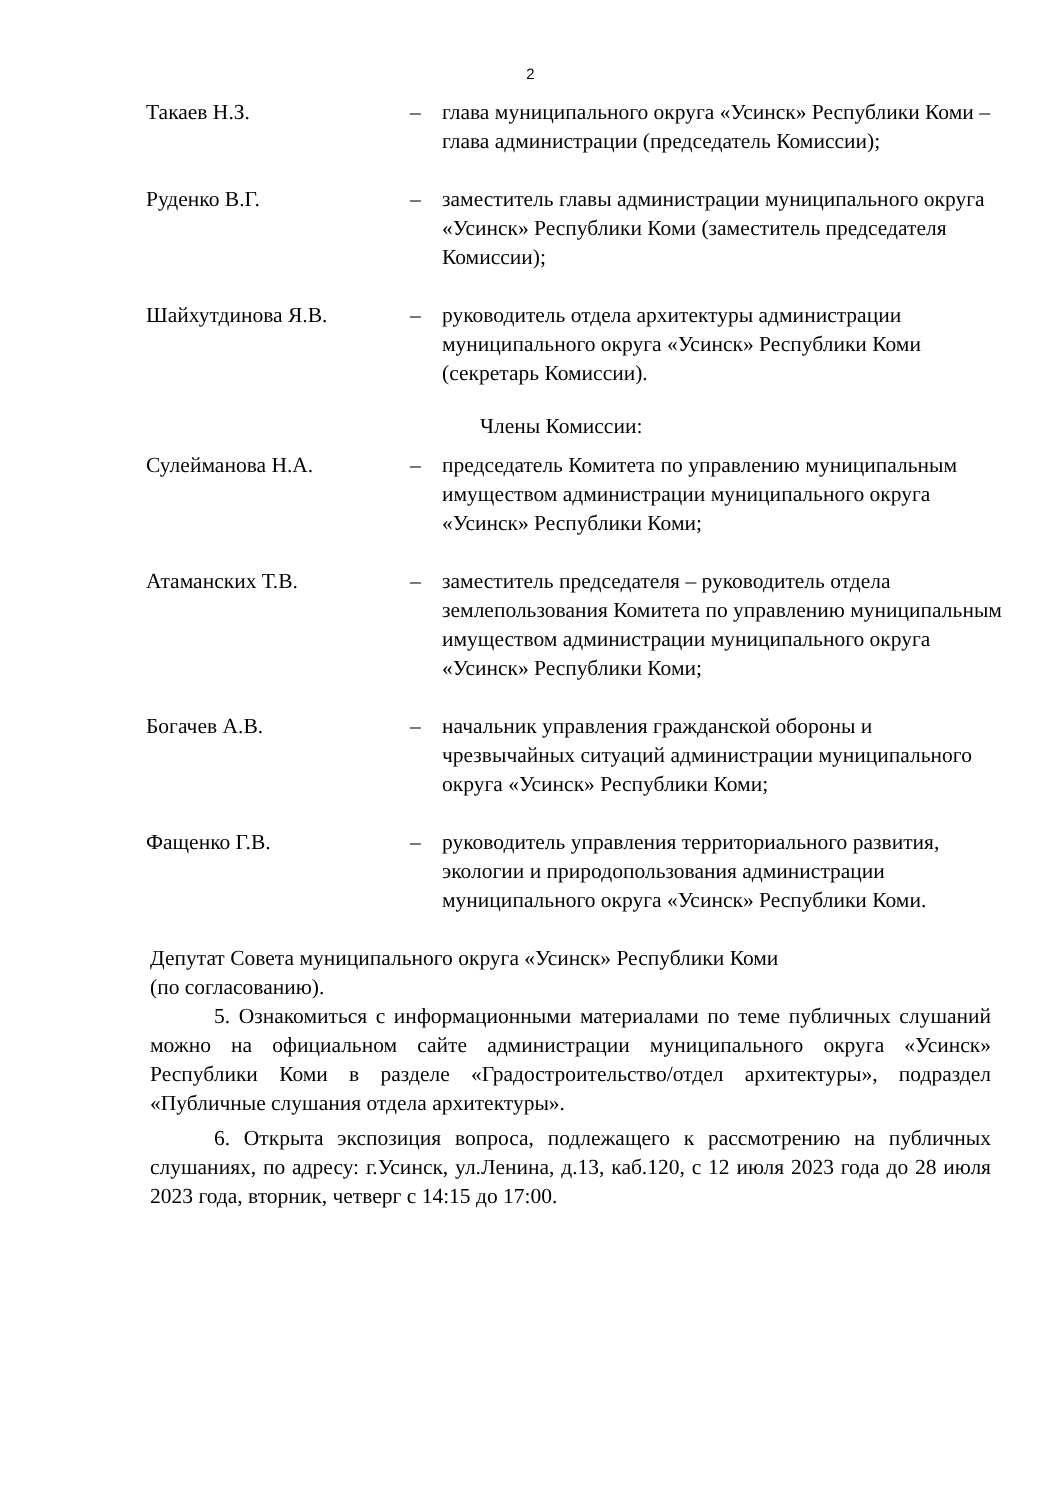2
Такаев Н.З. – глава муниципального округа «Усинск» Республики Коми – глава администрации (председатель Комиссии);
Руденко В.Г. – заместитель главы администрации муниципального округа «Усинск» Республики Коми (заместитель председателя Комиссии);
Шайхутдинова Я.В. – руководитель отдела архитектуры администрации муниципального округа «Усинск» Республики Коми (секретарь Комиссии).
Члены Комиссии:
Сулейманова Н.А. – председатель Комитета по управлению муниципальным имуществом администрации муниципального округа «Усинск» Республики Коми;
Атаманских Т.В. – заместитель председателя – руководитель отдела землепользования Комитета по управлению муниципальным имуществом администрации муниципального округа «Усинск» Республики Коми;
Богачев А.В. – начальник управления гражданской обороны и чрезвычайных ситуаций администрации муниципального округа «Усинск» Республики Коми;
Фащенко Г.В. – руководитель управления территориального развития, экологии и природопользования администрации муниципального округа «Усинск» Республики Коми.
Депутат Совета муниципального округа «Усинск» Республики Коми
(по согласованию).
5. Ознакомиться с информационными материалами по теме публичных слушаний можно на официальном сайте администрации муниципального округа «Усинск» Республики Коми в разделе «Градостроительство/отдел архитектуры», подраздел «Публичные слушания отдела архитектуры».
6. Открыта экспозиция вопроса, подлежащего к рассмотрению на публичных слушаниях, по адресу: г.Усинск, ул.Ленина, д.13, каб.120, с 12 июля 2023 года до 28 июля 2023 года, вторник, четверг с 14:15 до 17:00.